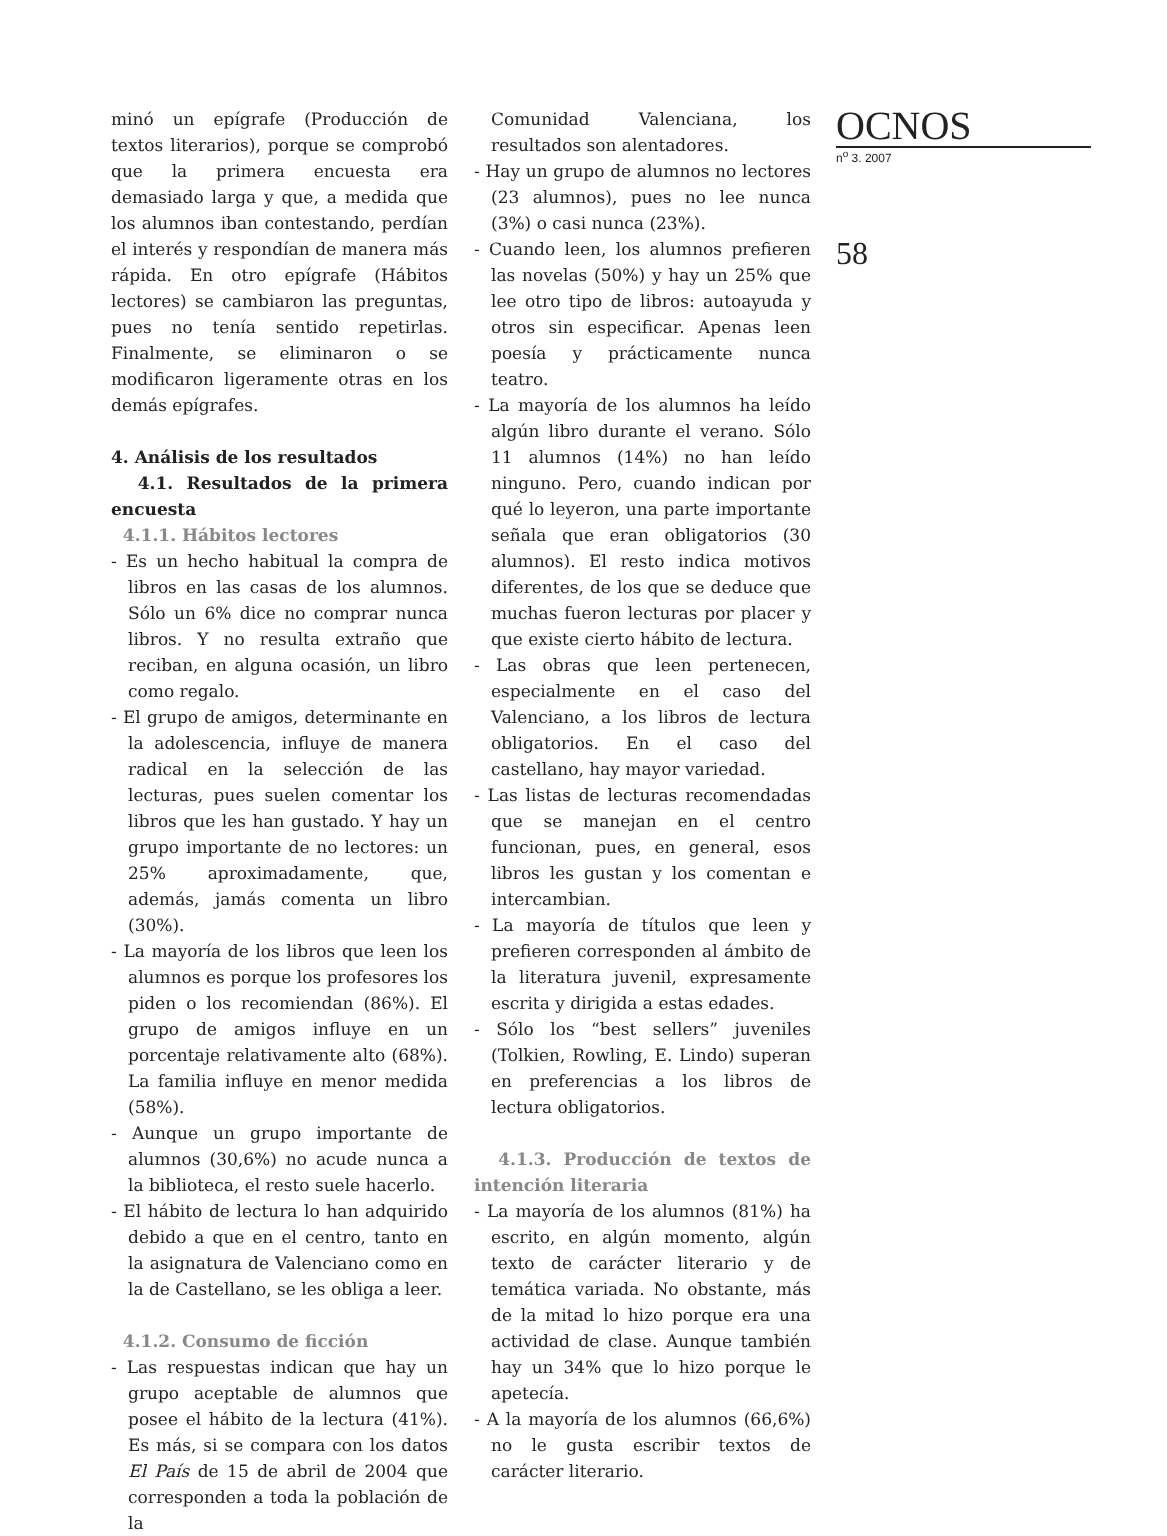minó un epígrafe (Producción de textos literarios), porque se comprobó que la primera encuesta era demasiado larga y que, a medida que los alumnos iban contestando, perdían el interés y respondían de manera más rápida. En otro epígrafe (Hábitos lectores) se cambiaron las preguntas, pues no tenía sentido repetirlas. Finalmente, se eliminaron o se modificaron ligeramente otras en los demás epígrafes.
4. Análisis de los resultados
4.1. Resultados de la primera encuesta
4.1.1. Hábitos lectores
- Es un hecho habitual la compra de libros en las casas de los alumnos. Sólo un 6% dice no comprar nunca libros. Y no resulta extraño que reciban, en alguna ocasión, un libro como regalo.
- El grupo de amigos, determinante en la adolescencia, influye de manera radical en la selección de las lecturas, pues suelen comentar los libros que les han gustado. Y hay un grupo importante de no lectores: un 25% aproximadamente, que, además, jamás comenta un libro (30%).
- La mayoría de los libros que leen los alumnos es porque los profesores los piden o los recomiendan (86%). El grupo de amigos influye en un porcentaje relativamente alto (68%). La familia influye en menor medida (58%).
- Aunque un grupo importante de alumnos (30,6%) no acude nunca a la biblioteca, el resto suele hacerlo.
- El hábito de lectura lo han adquirido debido a que en el centro, tanto en la asignatura de Valenciano como en la de Castellano, se les obliga a leer.
4.1.2. Consumo de ficción
- Las respuestas indican que hay un grupo aceptable de alumnos que posee el hábito de la lectura (41%). Es más, si se compara con los datos El País de 15 de abril de 2004 que corresponden a toda la población de la
Comunidad Valenciana, los resultados son alentadores.
- Hay un grupo de alumnos no lectores (23 alumnos), pues no lee nunca (3%) o casi nunca (23%).
- Cuando leen, los alumnos prefieren las novelas (50%) y hay un 25% que lee otro tipo de libros: autoayuda y otros sin especificar. Apenas leen poesía y prácticamente nunca teatro.
- La mayoría de los alumnos ha leído algún libro durante el verano. Sólo 11 alumnos (14%) no han leído ninguno. Pero, cuando indican por qué lo leyeron, una parte importante señala que eran obligatorios (30 alumnos). El resto indica motivos diferentes, de los que se deduce que muchas fueron lecturas por placer y que existe cierto hábito de lectura.
- Las obras que leen pertenecen, especialmente en el caso del Valenciano, a los libros de lectura obligatorios. En el caso del castellano, hay mayor variedad.
- Las listas de lecturas recomendadas que se manejan en el centro funcionan, pues, en general, esos libros les gustan y los comentan e intercambian.
- La mayoría de títulos que leen y prefieren corresponden al ámbito de la literatura juvenil, expresamente escrita y dirigida a estas edades.
- Sólo los “best sellers” juveniles (Tolkien, Rowling, E. Lindo) superan en preferencias a los libros de lectura obligatorios.
4.1.3. Producción de textos de intención literaria
- La mayoría de los alumnos (81%) ha escrito, en algún momento, algún texto de carácter literario y de temática variada. No obstante, más de la mitad lo hizo porque era una actividad de clase. Aunque también hay un 34% que lo hizo porque le apetecía.
- A la mayoría de los alumnos (66,6%) no le gusta escribir textos de carácter literario.
OCNOS
n<sup>o</sup> 3. 2007
58